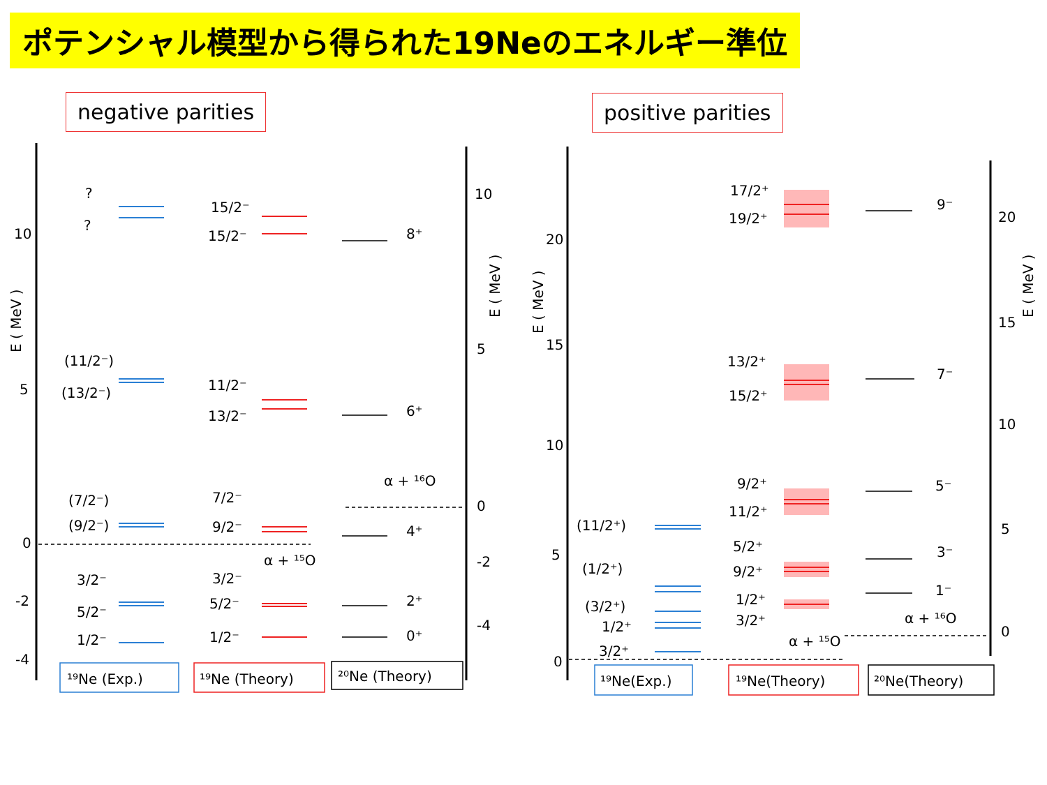ポテンシャル模型から得られた19Neのエネルギー準位
negative parities positive parities
10
5
0
-2
-4
10
5
0
-2
-4
20
15
10
5
0
20
15
10
5
0
E ( MeV )
E ( MeV )
E ( MeV )
E ( MeV )
?
?
(11/2⁻)
(13/2⁻)
(7/2⁻)
(9/2⁻)
3/2⁻
5/2⁻
1/2⁻
15/2⁻
15/2⁻
11/2⁻
13/2⁻
7/2⁻
9/2⁻
3/2⁻
5/2⁻
1/2⁻
8⁺
6⁺
4⁺
2⁺
0⁺
α + ¹⁶O
α + ¹⁵O
17/2⁺
19/2⁺
13/2⁺
15/2⁺
9/2⁺
11/2⁺
5/2⁺
9/2⁺
1/2⁺
3/2⁺
9⁻
7⁻
5⁻
3⁻
1⁻
α + ¹⁶O
α + ¹⁵O
(11/2⁺)
(1/2⁺)
(3/2⁺)
1/2⁺
3/2⁺
¹⁹Ne (Exp.)
¹⁹Ne (Theory)
²⁰Ne (Theory)
¹⁹Ne(Exp.)
¹⁹Ne(Theory)
²⁰Ne(Theory)